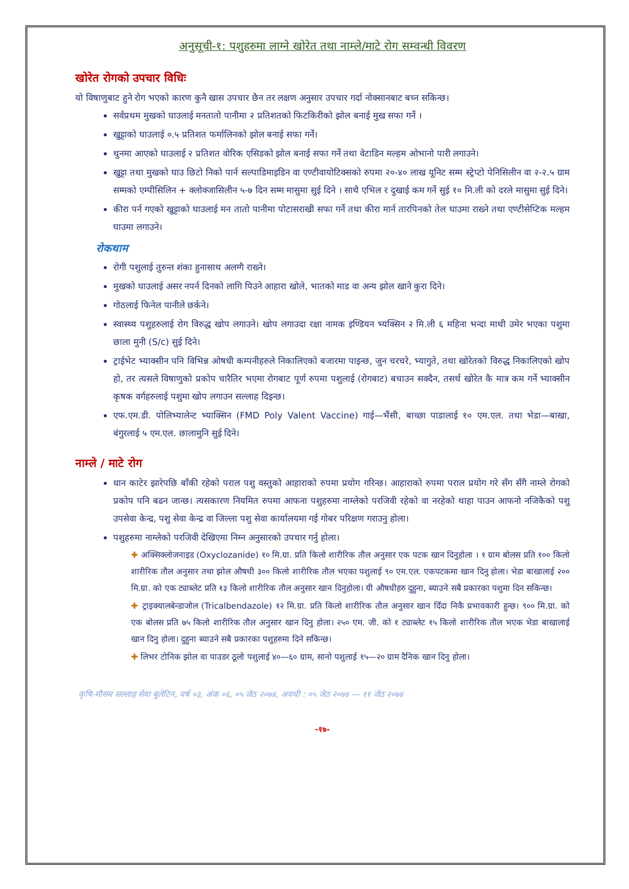अनुसूची-१: पशुहरुमा लाग्ने खोरेत तथा नाम्ले/माटे रोग सम्वन्धी विवरण
खोरेत रोगको उपचार विधिः
यो विषाणुबाट हुने रोग भएको कारण कुनै खास उपचार छैन तर लक्षण अनुसार उपचार गर्दा नोक्सानबाट बच्न सकिन्छ।
सर्वप्रथम मुखको घाउलाई मनतातो पानीमा २ प्रतिशतको फिटकिरीको झोल बनाई मुख सफा गर्ने ।
खुट्टाको घाउलाई ०.५ प्रतिशत फर्मालिनको झोल बनाई सफा गर्ने।
थुनमा आएको घाउलाई २ प्रतिशत वोरिक एसिडको झोल बनाई सफा गर्ने तथा वेटाडिन मल्हम ओभानो पारी लगाउने।
खुट्टा तथा मुखको घाउ छिटो निको पार्न सल्पाडिमाइडिन वा एण्टीवायोटिक्सको रुपमा २०-४० लाख यूनिट सम्म स्ट्रेप्टो पेनिसिलीन वा २-२.५ ग्राम सम्मको एम्पीसिलिन + क्लोक्जासिलीन ५-७ दिन सम्म मासुमा सुई दिने । साथै एभिल र दुखाई कम गर्ने सुई १० मि.ली को दरले मासुमा सुई दिने।
कीरा पर्न गएको खुट्टाको घाउलाई मन तातो पानीमा पोटासराखी सफा गर्ने तथा कीरा मार्न तारपिनको तेल घाउमा राख्ने तथा एण्टीसेप्टिक मल्हम घाउमा लगाउने।
रोकथाम
रोगी पशुलाई तुरुन्त शंका हुनासाथ अलग्गै राख्ने।
मुखको घाउलाई असर नपर्न दिनको लागि पिउने आहारा खोले, भातको माड वा अन्य झोल खाने कुरा दिने।
गोठलाई फिनेल पानीले छर्कने।
स्वास्थ्य पशुहरुलाई रोग विरुद्ध खोप लगाउने। खोप लगाउदा रक्षा नामक इण्डियन भ्यक्सिन २ मि.ली ६ महिना भन्दा माथी उमेर भएका पशुमा छाला मुनी (S/c) सुई दिने।
ट्राईभेट भ्याक्सीन पनि विभिन्न ओषधी कम्पनीहरुले निकालिएको बजारमा पाइन्छ, जुन चरचरे, भ्यागुते, तथा खोरेतको विरुद्ध निकालिएको खोप हो, तर त्यसले विषाणुको प्रकोप चारैतिर भएमा रोगबाट पूर्ण रुपमा पशुलाई (रोगबाट) बचाउन सक्दैन, तसर्थ खोरेत कै मात्र कम गर्ने भ्याक्सीन कृषक वर्गहरुलाई पशुमा खोप लगाउन सल्लाह दिइन्छ।
एफ.एम.डी. पोलिभ्यालेन्ट भ्याक्सिन (FMD Poly Valent Vaccine) गाई—भैंसी, बाच्छा पाडालाई १० एम.एल. तथा भेडा—बाखा, बंगुरलाई ५ एम.एल. छालामुनि सुई दिने।
नाम्ले / माटे रोग
धान काटेर झारेपछि बाँकी रहेको पराल पशु वस्तुको आहाराको रुपमा प्रयोग गरिन्छ। आहाराको रुपमा पराल प्रयोग गरे सँग सँगै नाम्ले रोगको प्रकोप पनि बढन जान्छ। त्यसकारण नियमित रुपमा आफना पशुहरुमा नाम्लेको परजिवी रहेको वा नरहेको थाहा पाउन आफनो नजिकैको पशु उपसेवा केन्द्र, पशु सेवा केन्द्र वा जिल्ला पशु सेवा कार्यालयमा गई गोबर परिक्षण गराउनु होला।
पशुहरुमा नाम्लेको परजिवी देखिएमा निम्न अनुसारको उपचार गर्नु होला।
✚ अक्सिक्लोजनाइड (Oxyclozanide) १० मि.ग्रा. प्रति किलो शारीरिक तौल अनुसार एक पटक खान दिनुहोला । १ ग्राम बोलस प्रति १०० किलो शारीरिक तौल अनुसार तथा झोल औषधी ३०० किलो शारीरिक तौल भएका पशुलाई ९० एम.एल. एकपटकमा खान दिनु होला। भेडा बाखालाई २०० मि.ग्रा. को एक ट्याब्लेट प्रति १३ किलो शारीरिक तौल अनुसार खान दिनुहोला। यी औषधीहरु दुहुना, ब्याउने सबै प्रकारका पशुमा दिन सकिन्छ।
✚ ट्राइक्यालबेन्डाजोल (Tricalbendazole) १२ मि.ग्रा. प्रति किलो शारीरिक तौल अनुसार खान दिँदा निकै प्रभावकारी हुन्छ। ९०० मि.ग्रा. को एक बोलस प्रति ७५ किलो शारीरिक तौल अनुसार खान दिनु होला। २५० एम. जी. को १ ट्याब्लेट १५ किलो शारीरिक तौल भएक भेडा बाखालाई खान दिनु होला। दुहुना ब्याउने सबै प्रकारका पशुहरुमा दिने सकिन्छ।
✚ लिभर टोनिक झोल वा पाउडर ठूलो पशुलाई ४०—६० ग्राम, सानो पशुलाई १५—२० ग्राम दैनिक खान दिनु होला।
कृषि-मौसम सल्लाह सेवा बुलेटिन, वर्ष ०३, अंक ०६, ०५ जेठ २०७४, अवधी : ०५ जेठ २०७४ — ११ जेठ २०७४
-१७-